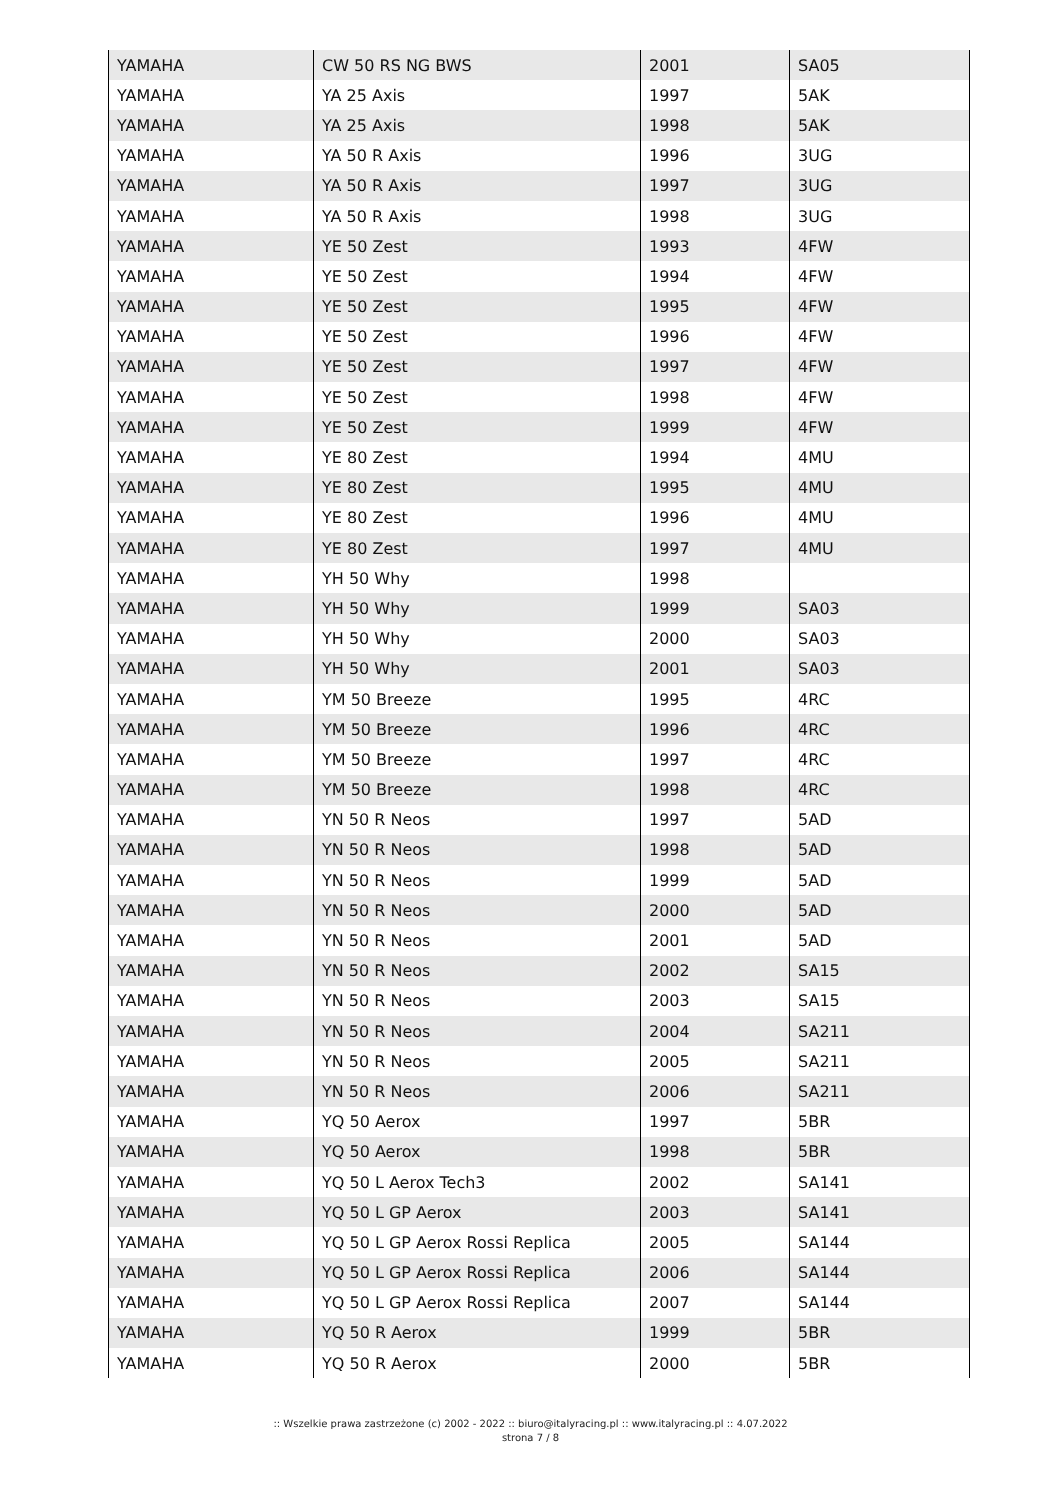| YAMAHA | CW 50 RS NG BWS | 2001 | SA05 |
| YAMAHA | YA 25 Axis | 1997 | 5AK |
| YAMAHA | YA 25 Axis | 1998 | 5AK |
| YAMAHA | YA 50 R Axis | 1996 | 3UG |
| YAMAHA | YA 50 R Axis | 1997 | 3UG |
| YAMAHA | YA 50 R Axis | 1998 | 3UG |
| YAMAHA | YE 50 Zest | 1993 | 4FW |
| YAMAHA | YE 50 Zest | 1994 | 4FW |
| YAMAHA | YE 50 Zest | 1995 | 4FW |
| YAMAHA | YE 50 Zest | 1996 | 4FW |
| YAMAHA | YE 50 Zest | 1997 | 4FW |
| YAMAHA | YE 50 Zest | 1998 | 4FW |
| YAMAHA | YE 50 Zest | 1999 | 4FW |
| YAMAHA | YE 80 Zest | 1994 | 4MU |
| YAMAHA | YE 80 Zest | 1995 | 4MU |
| YAMAHA | YE 80 Zest | 1996 | 4MU |
| YAMAHA | YE 80 Zest | 1997 | 4MU |
| YAMAHA | YH 50 Why | 1998 | |
| YAMAHA | YH 50 Why | 1999 | SA03 |
| YAMAHA | YH 50 Why | 2000 | SA03 |
| YAMAHA | YH 50 Why | 2001 | SA03 |
| YAMAHA | YM 50 Breeze | 1995 | 4RC |
| YAMAHA | YM 50 Breeze | 1996 | 4RC |
| YAMAHA | YM 50 Breeze | 1997 | 4RC |
| YAMAHA | YM 50 Breeze | 1998 | 4RC |
| YAMAHA | YN 50 R Neos | 1997 | 5AD |
| YAMAHA | YN 50 R Neos | 1998 | 5AD |
| YAMAHA | YN 50 R Neos | 1999 | 5AD |
| YAMAHA | YN 50 R Neos | 2000 | 5AD |
| YAMAHA | YN 50 R Neos | 2001 | 5AD |
| YAMAHA | YN 50 R Neos | 2002 | SA15 |
| YAMAHA | YN 50 R Neos | 2003 | SA15 |
| YAMAHA | YN 50 R Neos | 2004 | SA211 |
| YAMAHA | YN 50 R Neos | 2005 | SA211 |
| YAMAHA | YN 50 R Neos | 2006 | SA211 |
| YAMAHA | YQ 50 Aerox | 1997 | 5BR |
| YAMAHA | YQ 50 Aerox | 1998 | 5BR |
| YAMAHA | YQ 50 L Aerox Tech3 | 2002 | SA141 |
| YAMAHA | YQ 50 L GP Aerox | 2003 | SA141 |
| YAMAHA | YQ 50 L GP Aerox Rossi Replica | 2005 | SA144 |
| YAMAHA | YQ 50 L GP Aerox Rossi Replica | 2006 | SA144 |
| YAMAHA | YQ 50 L GP Aerox Rossi Replica | 2007 | SA144 |
| YAMAHA | YQ 50 R Aerox | 1999 | 5BR |
| YAMAHA | YQ 50 R Aerox | 2000 | 5BR |
:: Wszelkie prawa zastrzeżone (c) 2002 - 2022 :: biuro@italyracing.pl :: www.italyracing.pl :: 4.07.2022
strona 7 / 8